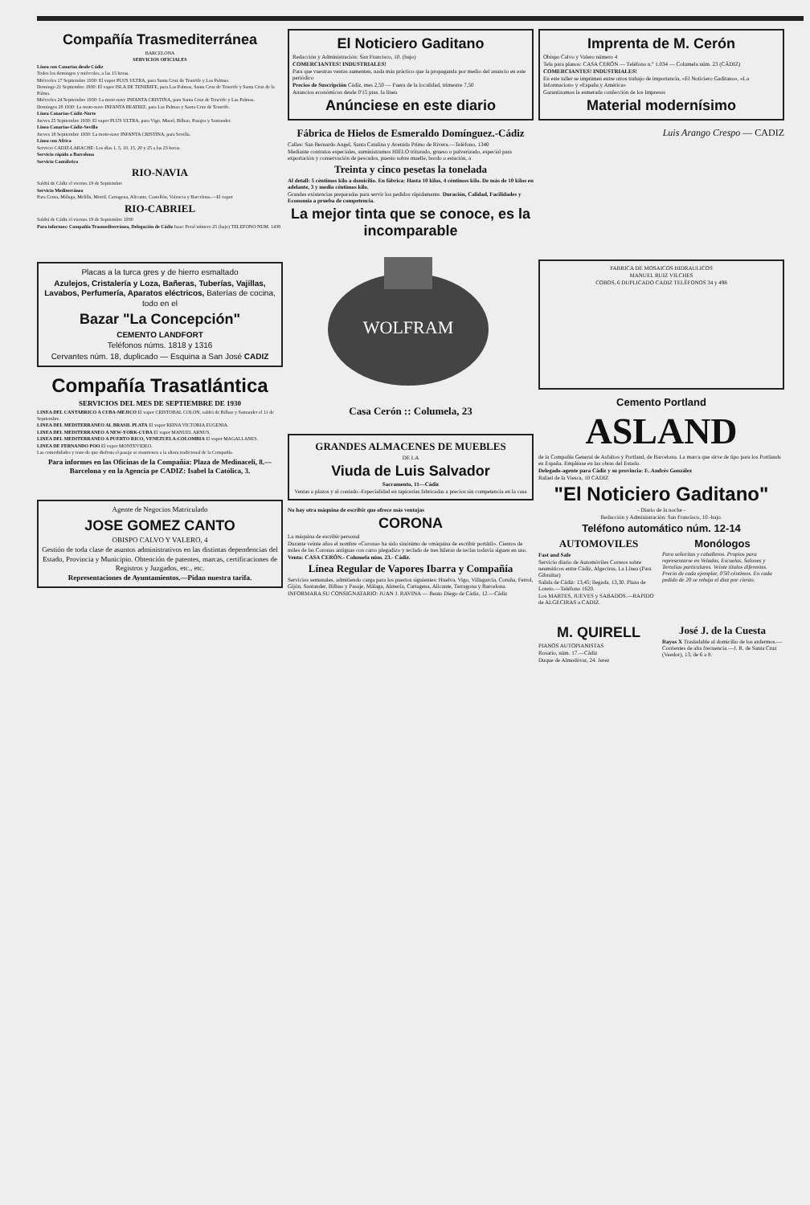Compañía Trasmediterránea
BARCELONA
SERVICIOS OFICIALES
Línea con Canarias desde Cádiz
Todos los domingos y miércoles, a las 15 horas.
Miércoles 17 Septiembre 1930: El vapor PLUS ULTRA, para Santa Cruz de Tenerife y Las Palmas.
Domingo 21 Septiembre 1930: El vapor ISLA DE TENERIFE, para Las Palmas, Santa Cruz de Tenerife y Santa Cruz de la Palma.
Miércoles 24 Septiembre 1930: La moto-nave INFANTA CRISTINA, para Santa Cruz de Tenerife y Las Palmas.
Domingos 28 1930: La moto-nave INFANTA BEATRIZ, para Las Palmas y Santa Cruz de Tenerife.
Línea Canarias-Cádiz-Norte
Jueves 25 Septiembre 1930: El vapor PLUS ULTRA, para Vigo, Musel, Bilbao, Pasajes y Santander.
Línea Canarias-Cádiz-Sevilla
Jueves 18 Septiembre 1930: La moto-nave INFANTA CRISTINA, para Sevilla.
Línea con Africa
Servicio CADIZ-LARACHE: Los días 1, 5, 10, 15, 20 y 25 a las 23 horas.
Servicio rápido a Barcelona
Servicio Cantábrico
RIO-NAVIA
Saldrá de Cádiz el viernes 19 de Septiembre
Servicio Mediterráneo
Para Ceuta, Málaga, Melilla, Motril, Cartagena, Alicante, Castellón, Valencia y Barcelona.—El vapor
RIO-CABRIEL
Saldrá de Cádiz el viernes 19 de Septiembre 1930
Para informes: Compañía Trasmediterránea, Delegación de Cádiz Isaac Peral número 25 (bajo) TELEFONO NUM. 1438
Placas a la turca gres y de hierro esmaltado
Azulejos, Cristalería y Loza, Bañeras, Tuberías, Vajillas, Lavabos, Perfumería, Aparatos eléctricos, Baterías de cocina, todo en el
Bazar "La Concepción"
CEMENTO LANDFORT
Teléfonos núms. 1818 y 1316
Cervantes núm. 18, duplicado — Esquina a San José CADIZ
Compañía Trasatlántica
SERVICIOS DEL MES DE SEPTIEMBRE DE 1930
LINEA DEL CANTABRICO A CUBA-MEJICO El vapor CRISTOBAL COLON, saldrá de Bilbao y Santander el 11 de Septiembre.
LINEA DEL MEDITERRANEO AL BRASIL PLATA El vapor REINA VICTORIA EUGENIA.
LINEA DEL MEDITERRANEO A NEW-YORK-CUBA El vapor MANUEL ARNUS.
LINEA DEL MEDITERRANEO A PUERTO RICO, VENEZUELA-COLOMBIA El vapor MAGALLANES.
LINEA DE FERNANDO POO El vapor MONTEVIDEO.
Las comodidades y trato de que disfruta el pasaje se mantienen a la altura tradicional de la Compañía.
Para informes en las Oficinas de la Compañía: Plaza de Medinaceli, 8.—Barcelona y en la Agencia pe CADIZ: Isabel la Católica, 3.
Agente de Negocios Matriculado
JOSE GOMEZ CANTO
OBISPO CALVO Y VALERO, 4
Gestión de toda clase de asuntos administrativos en las distintas dependencias del Estado, Provincia y Municipio. Obtención de patentes, marcas, certificaciones de Registros y Juzgados, etc., etc.
Representaciones de Ayuntamientos.—Pidan nuestra tarifa.
El Noticiero Gaditano
Redacción y Administración: San Francisco, 10. (bajo)
COMERCIANTES! INDUSTRIALES!
Para que vuestras ventas aumenten, nada más práctico que la propaganda por medio del anuncio en este periódico
Precios de Suscripción Cádiz, mes 2,50 — Fuera de la localidad, trimestre 7,50
Anuncios económicos desde 0'15 ptas. la línea
Anúnciese en este diario
Fábrica de Hielos de Esmeraldo Domínguez.-Cádiz
Calles: San Bernardo Angel, Santa Catalina y Avenida Primo de Rivera.—Teléfono, 1340
Mediante contratos especiales, suministramos HIELO triturado, grueso o pulverizado, especial para exportación y conservación de pescados, puesto sobre muelle, bordo o estación, a
Treinta y cinco pesetas la tonelada
Al detall: 5 céntimos kilo a domicilio. En fábrica: Hasta 10 kilos, 4 céntimos kilo. De más de 10 kilos en adelante, 3 y medio céntimos kilo.
Grandes existencias preparadas para servir los pedidos rápidamente. Duración, Calidad, Facilidades y Economía a prueba de competencia.
La mejor tinta que se conoce, es la incomparable
WOLFRAM
Casa Cerón :: Columela, 23
GRANDES ALMACENES DE MUEBLES
DE LA
Viuda de Luis Salvador
Sacramento, 11—Cádiz
Ventas a plazos y al contado.-Especialidad en tapicerías fabricadas a precios sin competencia en la casa
No hay otra máquina de escribir que ofrece más ventajas
CORONA
La máquina de escribir personal
Durante veinte años el nombre «Corona» ha sido sinónimo de «máquina de escribir portátil». Cientos de miles de las Coronas antiguas con carro plegadizo y teclado de tres hileras de teclas todavía siguen en uso.
Venta: CASA CERÓN.- Columela núm. 23.- Cádiz.
Línea Regular de Vapores Ibarra y Compañía
Servicios semanales, admitiendo carga para los puertos siguientes: Huelva, Vigo, Villagarcía, Coruña, Ferrol, Gijón, Santander, Bilbao y Pasaje, Málaga, Almería, Cartagena, Alicante, Tarragona y Barcelona.
INFORMARA SU CONSIGNATARIO: JUAN J. RAVINA — Beato Diego de Cádiz, 12.—Cádiz
Imprenta de M. Cerón
Obispo Calvo y Valero número 4
Tela para planos: CASA CERÓN — Teléfono n.º 1.034 — Columela núm. 23 (CÁDIZ)
COMERCIANTES! INDUSTRIALES!
En este taller se imprimen entre otros trabajo de importancia, «El Noticiero Gaditano», «La Informacion» y «España y América»
Garantizamos la esmerada confección de los Impresos
Material modernísimo
Luis Arango Crespo — CADIZ
FABRICA DE MOSAICOS HIDRAULICOS
MANUEL RUIZ VILCHES
COBOS, 6 DUPLICADO CADIZ TELÉFONOS 34 y 498
Cemento Portland
ASLAND
de la Compañía General de Asfaltos y Portland, de Barcelona. La marca que sirve de tipo para los Portlands en España. Empléase en las obras del Estado.
Delegado-agente para Cádiz y su provincia: E. Andrés González
Rafael de la Viesca, 10 CADIZ
"El Noticiero Gaditano"
- Diario de la noche -
Redacción y Administración: San Francisco, 10.-bajo.
Teléfono automático núm. 12-14
AUTOMOVILES
Fast and Safe
Servicio diario de Automóviles Correos sobre neumáticos entre Cádiz, Algeciras, La Línea (Para Gibraltar)
Salida de Cádiz: 13,45; llegada, 13,30. Plaza de Loreto.—Teléfono 1620.
Los MARTES, JUEVES y SABADOS.—RAPIDO de ALGECIRAS a CADIZ.
Monólogos
Para señoritas y caballeros. Propios para representarse en Veladas, Escuelas, Salones y Tertulias particulares. Veinte títulos diferentes. Precio de cada ejemplar, 0'50 céntimos. En cada pedido de 20 se rebaja el diez por ciento.
M. QUIRELL
PIANOS AUTOPIANISTAS
Rosario, núm. 17.—Cádiz
Duque de Almodóvar, 24. Jerez
José J. de la Cuesta
Rayos X Trasladable al domicilio de los enfermos.— Corrientes de alta frecuencia.—J. R. de Santa Cruz (Veedor), 13, de 6 a 8.